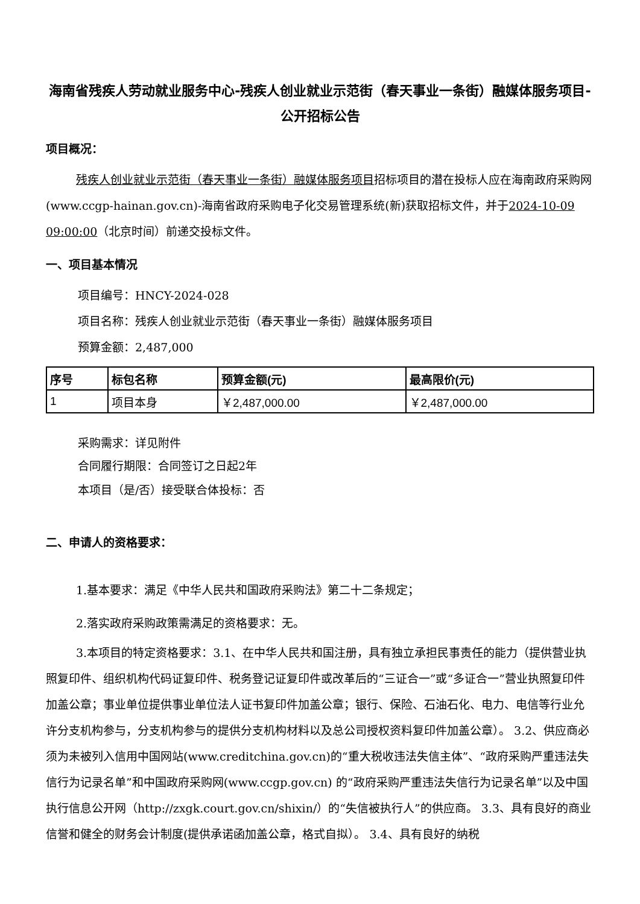海南省残疾人劳动就业服务中心-残疾人创业就业示范街（春天事业一条街）融媒体服务项目-公开招标公告
项目概况：
残疾人创业就业示范街（春天事业一条街）融媒体服务项目招标项目的潜在投标人应在海南政府采购网(www.ccgp-hainan.gov.cn)-海南省政府采购电子化交易管理系统(新)获取招标文件，并于2024-10-09 09:00:00（北京时间）前递交投标文件。
一、项目基本情况
项目编号：HNCY-2024-028
项目名称：残疾人创业就业示范街（春天事业一条街）融媒体服务项目
预算金额：2,487,000
| 序号 | 标包名称 | 预算金额(元) | 最高限价(元) |
| --- | --- | --- | --- |
| 1 | 项目本身 | ￥2,487,000.00 | ￥2,487,000.00 |
采购需求：详见附件
合同履行期限：合同签订之日起2年
本项目（是/否）接受联合体投标：否
二、申请人的资格要求：
1.基本要求：满足《中华人民共和国政府采购法》第二十二条规定；
2.落实政府采购政策需满足的资格要求：无。
3.本项目的特定资格要求：3.1、在中华人民共和国注册，具有独立承担民事责任的能力（提供营业执照复印件、组织机构代码证复印件、税务登记证复印件或改革后的“三证合一”或“多证合一”营业执照复印件加盖公章；事业单位提供事业单位法人证书复印件加盖公章；银行、保险、石油石化、电力、电信等行业允许分支机构参与，分支机构参与的提供分支机构材料以及总公司授权资料复印件加盖公章）。 3.2、供应商必须为未被列入信用中国网站(www.creditchina.gov.cn)的“重大税收违法失信主体”、“政府采购严重违法失信行为记录名单”和中国政府采购网(www.ccgp.gov.cn) 的“政府采购严重违法失信行为记录名单”以及中国执行信息公开网（http://zxgk.court.gov.cn/shixin/）的“失信被执行人”的供应商。 3.3、具有良好的商业信誉和健全的财务会计制度(提供承诺函加盖公章，格式自拟）。 3.4、具有良好的纳税